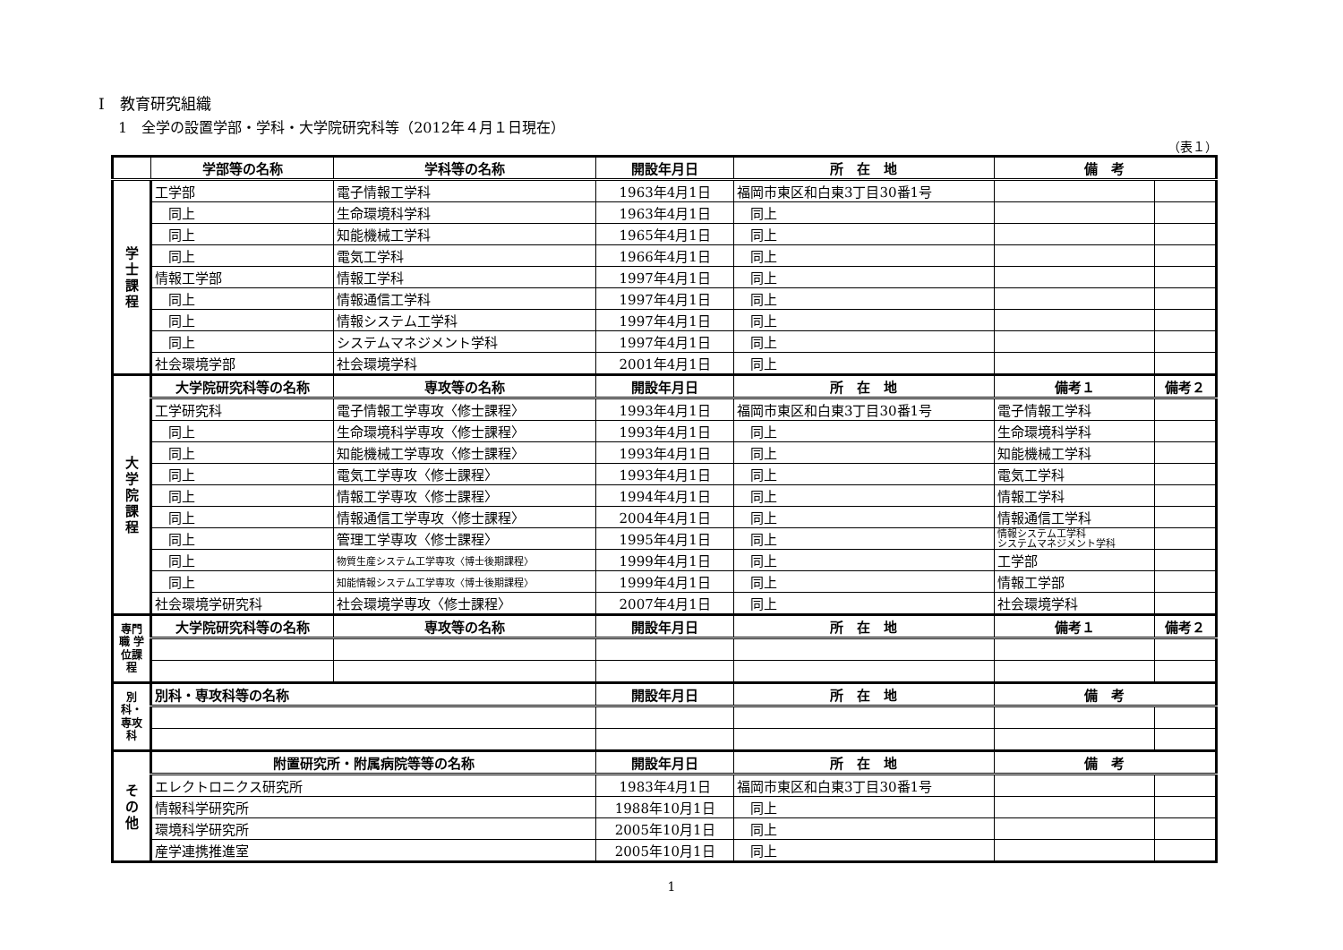Ⅰ　教育研究組織
1　全学の設置学部・学科・大学院研究科等（2012年４月１日現在）
（表１）
| | 学部等の名称 | 学科等の名称 | 開設年月日 | 所 在 地 | 備 考 | |
| --- | --- | --- | --- | --- | --- | --- |
| 学 士 課 程 | 工学部 | 電子情報工学科 | 1963年4月1日 | 福岡市東区和白東3丁目30番1号 | | |
| | 同上 | 生命環境科学科 | 1963年4月1日 | 同上 | | |
| | 同上 | 知能機械工学科 | 1965年4月1日 | 同上 | | |
| | 同上 | 電気工学科 | 1966年4月1日 | 同上 | | |
| | 情報工学部 | 情報工学科 | 1997年4月1日 | 同上 | | |
| | 同上 | 情報通信工学科 | 1997年4月1日 | 同上 | | |
| | 同上 | 情報システム工学科 | 1997年4月1日 | 同上 | | |
| | 同上 | システムマネジメント学科 | 1997年4月1日 | 同上 | | |
| | 社会環境学部 | 社会環境学科 | 2001年4月1日 | 同上 | | |
| 大 学 院 課 程 | 大学院研究科等の名称 | 専攻等の名称 | 開設年月日 | 所 在 地 | 備考１ | 備考２ |
| | 工学研究科 | 電子情報工学専攻〈修士課程〉 | 1993年4月1日 | 福岡市東区和白東3丁目30番1号 | 電子情報工学科 | |
| | 同上 | 生命環境科学専攻〈修士課程〉 | 1993年4月1日 | 同上 | 生命環境科学科 | |
| | 同上 | 知能機械工学専攻〈修士課程〉 | 1993年4月1日 | 同上 | 知能機械工学科 | |
| | 同上 | 電気工学専攻〈修士課程〉 | 1993年4月1日 | 同上 | 電気工学科 | |
| | 同上 | 情報工学専攻〈修士課程〉 | 1994年4月1日 | 同上 | 情報工学科 | |
| | 同上 | 情報通信工学専攻〈修士課程〉 | 2004年4月1日 | 同上 | 情報通信工学科 | |
| | 同上 | 管理工学専攻〈修士課程〉 | 1995年4月1日 | 同上 | 情報システム工学科 システムマネジメント学科 | |
| | 同上 | 物質生産システム工学専攻〈博士後期課程〉 | 1999年4月1日 | 同上 | 工学部 | |
| | 同上 | 知能情報システム工学専攻〈博士後期課程〉 | 1999年4月1日 | 同上 | 情報工学部 | |
| | 社会環境学研究科 | 社会環境学専攻〈修士課程〉 | 2007年4月1日 | 同上 | 社会環境学科 | |
| 専門職 学位課程 | 大学院研究科等の名称 | 専攻等の名称 | 開設年月日 | 所 在 地 | 備考１ | 備考２ |
| 別科・ 専攻科 | 別科・専攻科等の名称 | | 開設年月日 | 所 在 地 | 備 考 | |
| そ の 他 | 附置研究所・附属病院等等の名称 | | 開設年月日 | 所 在 地 | 備 考 | |
| | エレクトロニクス研究所 | | 1983年4月1日 | 福岡市東区和白東3丁目30番1号 | | |
| | 情報科学研究所 | | 1988年10月1日 | 同上 | | |
| | 環境科学研究所 | | 2005年10月1日 | 同上 | | |
| | 産学連携推進室 | | 2005年10月1日 | 同上 | | |
1